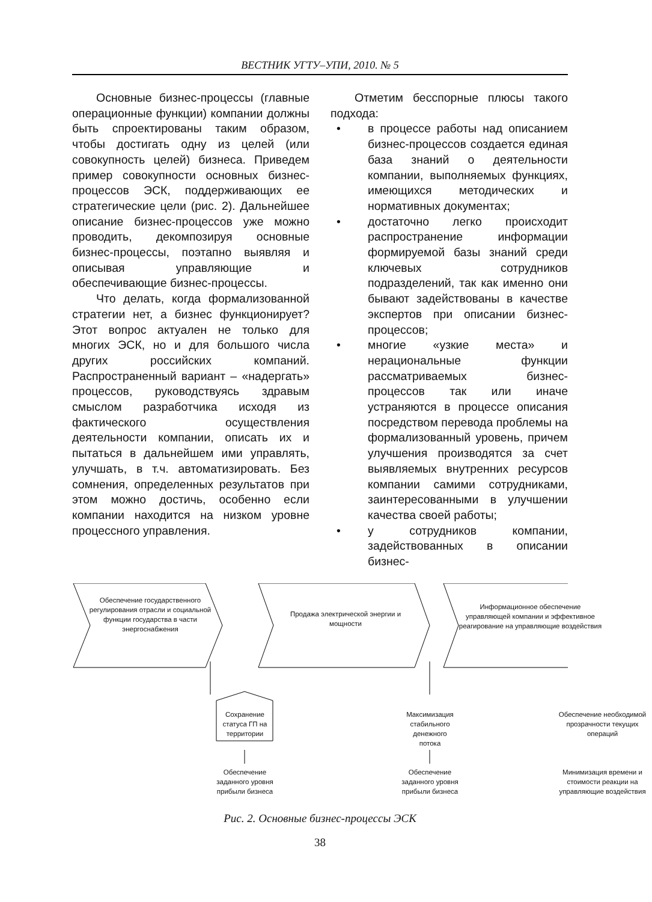ВЕСТНИК УГТУ–УПИ, 2010. № 5
Основные бизнес-процессы (главные операционные функции) компании должны быть спроектированы таким образом, чтобы достигать одну из целей (или совокупность целей) бизнеса. Приведем пример совокупности основных бизнес-процессов ЭСК, поддерживающих ее стратегические цели (рис. 2). Дальнейшее описание бизнес-процессов уже можно проводить, декомпозируя основные бизнес-процессы, поэтапно выявляя и описывая управляющие и обеспечивающие бизнес-процессы.
Что делать, когда формализованной стратегии нет, а бизнес функционирует? Этот вопрос актуален не только для многих ЭСК, но и для большого числа других российских компаний. Распространенный вариант – «надергать» процессов, руководствуясь здравым смыслом разработчика исходя из фактического осуществления деятельности компании, описать их и пытаться в дальнейшем ими управлять, улучшать, в т.ч. автоматизировать. Без сомнения, определенных результатов при этом можно достичь, особенно если компании находится на низком уровне процессного управления.
Отметим бесспорные плюсы такого подхода:
• в процессе работы над описанием бизнес-процессов создается единая база знаний о деятельности компании, выполняемых функциях, имеющихся методических и нормативных документах;
• достаточно легко происходит распространение информации формируемой базы знаний среди ключевых сотрудников подразделений, так как именно они бывают задействованы в качестве экспертов при описании бизнес-процессов;
• многие «узкие места» и нерациональные функции рассматриваемых бизнес-процессов так или иначе устраняются в процессе описания посредством перевода проблемы на формализованный уровень, причем улучшения производятся за счет выявляемых внутренних ресурсов компании самими сотрудниками, заинтересованными в улучшении качества своей работы;
• у сотрудников компании, задействованных в описании бизнес-
Обеспечение государственного регулирования отрасли и социальной функции государства в части энергоснабжения
Продажа электрической энергии и мощности
Информационное обеспечение управляющей компании и эффективное реагирование на управляющие воздействия
Сохранение статуса ГП на территории
Максимизация стабильного денежного потока
Обеспечение необходимой прозрачности текущих операций
Обеспечение заданного уровня прибыли бизнеса
Обеспечение заданного уровня прибыли бизнеса
Минимизация времени и стоимости реакции на управляющие воздействия
Рис. 2. Основные бизнес-процессы ЭСК
38